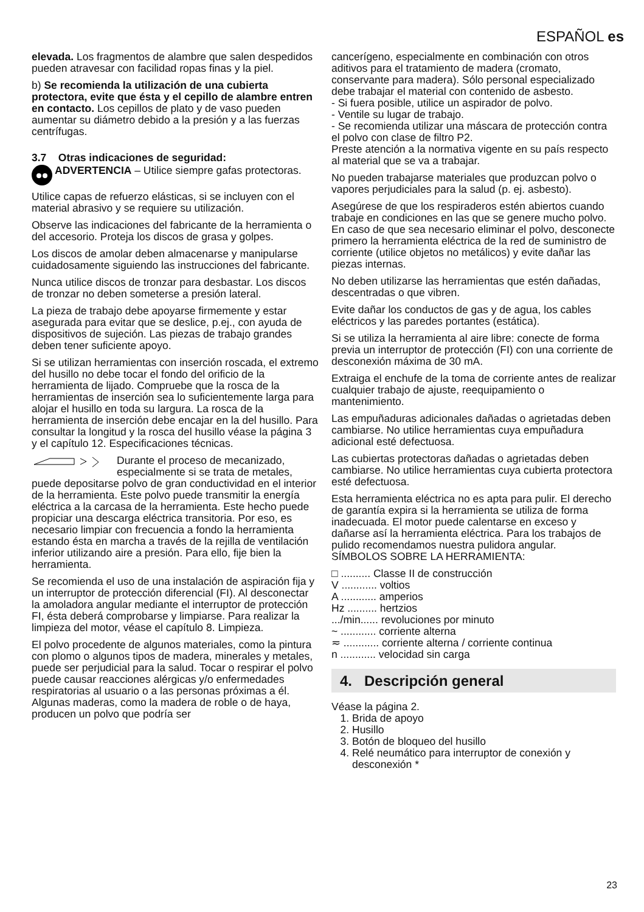ESPAÑOL es
elevada. Los fragmentos de alambre que salen despedidos pueden atravesar con facilidad ropas finas y la piel.
b) Se recomienda la utilización de una cubierta protectora, evite que ésta y el cepillo de alambre entren en contacto. Los cepillos de plato y de vaso pueden aumentar su diámetro debido a la presión y a las fuerzas centrífugas.
3.7 Otras indicaciones de seguridad:
ADVERTENCIA – Utilice siempre gafas protectoras.
Utilice capas de refuerzo elásticas, si se incluyen con el material abrasivo y se requiere su utilización.
Observe las indicaciones del fabricante de la herramienta o del accesorio. Proteja los discos de grasa y golpes.
Los discos de amolar deben almacenarse y manipularse cuidadosamente siguiendo las instrucciones del fabricante.
Nunca utilice discos de tronzar para desbastar. Los discos de tronzar no deben someterse a presión lateral.
La pieza de trabajo debe apoyarse firmemente y estar asegurada para evitar que se deslice, p.ej., con ayuda de dispositivos de sujeción. Las piezas de trabajo grandes deben tener suficiente apoyo.
Si se utilizan herramientas con inserción roscada, el extremo del husillo no debe tocar el fondo del orificio de la herramienta de lijado. Compruebe que la rosca de la herramientas de inserción sea lo suficientemente larga para alojar el husillo en toda su largura. La rosca de la herramienta de inserción debe encajar en la del husillo. Para consultar la longitud y la rosca del husillo véase la página 3 y el capítulo 12. Especificaciones técnicas.
Durante el proceso de mecanizado, especialmente si se trata de metales, puede depositarse polvo de gran conductividad en el interior de la herramienta. Este polvo puede transmitir la energía eléctrica a la carcasa de la herramienta. Este hecho puede propiciar una descarga eléctrica transitoria. Por eso, es necesario limpiar con frecuencia a fondo la herramienta estando ésta en marcha a través de la rejilla de ventilación inferior utilizando aire a presión. Para ello, fije bien la herramienta.
Se recomienda el uso de una instalación de aspiración fija y un interruptor de protección diferencial (FI). Al desconectar la amoladora angular mediante el interruptor de protección FI, ésta deberá comprobarse y limpiarse. Para realizar la limpieza del motor, véase el capítulo 8. Limpieza.
El polvo procedente de algunos materiales, como la pintura con plomo o algunos tipos de madera, minerales y metales, puede ser perjudicial para la salud. Tocar o respirar el polvo puede causar reacciones alérgicas y/o enfermedades respiratorias al usuario o a las personas próximas a él.
Algunas maderas, como la madera de roble o de haya, producen un polvo que podría ser
cancerígeno, especialmente en combinación con otros aditivos para el tratamiento de madera (cromato, conservante para madera). Sólo personal especializado debe trabajar el material con contenido de asbesto.
- Si fuera posible, utilice un aspirador de polvo.
- Ventile su lugar de trabajo.
- Se recomienda utilizar una máscara de protección contra el polvo con clase de filtro P2.
Preste atención a la normativa vigente en su país respecto al material que se va a trabajar.
No pueden trabajarse materiales que produzcan polvo o vapores perjudiciales para la salud (p. ej. asbesto).
Asegúrese de que los respiraderos estén abiertos cuando trabaje en condiciones en las que se genere mucho polvo. En caso de que sea necesario eliminar el polvo, desconecte primero la herramienta eléctrica de la red de suministro de corriente (utilice objetos no metálicos) y evite dañar las piezas internas.
No deben utilizarse las herramientas que estén dañadas, descentradas o que vibren.
Evite dañar los conductos de gas y de agua, los cables eléctricos y las paredes portantes (estática).
Si se utiliza la herramienta al aire libre: conecte de forma previa un interruptor de protección (FI) con una corriente de desconexión máxima de 30 mA.
Extraiga el enchufe de la toma de corriente antes de realizar cualquier trabajo de ajuste, reequipamiento o mantenimiento.
Las empuñaduras adicionales dañadas o agrietadas deben cambiarse. No utilice herramientas cuya empuñadura adicional esté defectuosa.
Las cubiertas protectoras dañadas o agrietadas deben cambiarse. No utilice herramientas cuya cubierta protectora esté defectuosa.
Esta herramienta eléctrica no es apta para pulir. El derecho de garantía expira si la herramienta se utiliza de forma inadecuada. El motor puede calentarse en exceso y dañarse así la herramienta eléctrica. Para los trabajos de pulido recomendamos nuestra pulidora angular.
SÍMBOLOS SOBRE LA HERRAMIENTA:
□ .......... Classe II de construcción
V ............ voltios
A ............ amperios
Hz .......... hertzios
.../min...... revoluciones por minuto
~ ............ corriente alterna
≂ ............ corriente alterna / corriente continua
n ............ velocidad sin carga
4. Descripción general
Véase la página 2.
1. Brida de apoyo
2. Husillo
3. Botón de bloqueo del husillo
4. Relé neumático para interruptor de conexión y desconexión *
23